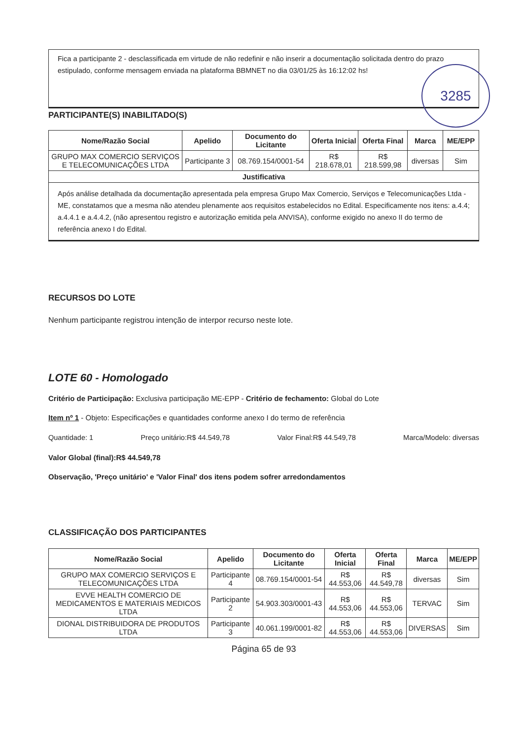Fica a participante 2 - desclassificada em virtude de não redefinir e não inserir a documentação solicitada dentro do prazo estipulado, conforme mensagem enviada na plataforma BBMNET no dia 03/01/25 às 16:12:02 hs!
PARTICIPANTE(S) INABILITADO(S)
| Nome/Razão Social | Apelido | Documento do Licitante | Oferta Inicial | Oferta Final | Marca | ME/EPP |
| --- | --- | --- | --- | --- | --- | --- |
| GRUPO MAX COMERCIO SERVIÇOS E TELECOMUNICAÇÕES LTDA | Participante 3 | 08.769.154/0001-54 | R$ 218.678,01 | R$ 218.599,98 | diversas | Sim |
| Justificativa | | | | | | |
| Após análise detalhada da documentação apresentada pela empresa Grupo Max Comercio, Serviços e Telecomunicações Ltda - ME, constatamos que a mesma não atendeu plenamente aos requisitos estabelecidos no Edital. Especificamente nos itens: a.4.4; a.4.4.1 e a.4.4.2, (não apresentou registro e autorização emitida pela ANVISA), conforme exigido no anexo II do termo de referência anexo I do Edital. | | | | | | |
RECURSOS DO LOTE
Nenhum participante registrou intenção de interpor recurso neste lote.
LOTE 60 - Homologado
Critério de Participação: Exclusiva participação ME-EPP - Critério de fechamento: Global do Lote
Item nº 1 - Objeto: Especificações e quantidades conforme anexo I do termo de referência
Quantidade: 1 Preço unitário:R$ 44.549,78 Valor Final:R$ 44.549,78 Marca/Modelo: diversas
Valor Global (final):R$ 44.549,78
Observação, 'Preço unitário' e 'Valor Final' dos itens podem sofrer arredondamentos
CLASSIFICAÇÃO DOS PARTICIPANTES
| Nome/Razão Social | Apelido | Documento do Licitante | Oferta Inicial | Oferta Final | Marca | ME/EPP |
| --- | --- | --- | --- | --- | --- | --- |
| GRUPO MAX COMERCIO SERVIÇOS E TELECOMUNICAÇÕES LTDA | Participante 4 | 08.769.154/0001-54 | R$ 44.553,06 | R$ 44.549,78 | diversas | Sim |
| EVVE HEALTH COMERCIO DE MEDICAMENTOS E MATERIAIS MEDICOS LTDA | Participante 2 | 54.903.303/0001-43 | R$ 44.553,06 | R$ 44.553,06 | TERVAC | Sim |
| DIONAL DISTRIBUIDORA DE PRODUTOS LTDA | Participante 3 | 40.061.199/0001-82 | R$ 44.553,06 | R$ 44.553,06 | DIVERSAS | Sim |
Página 65 de 93
3285